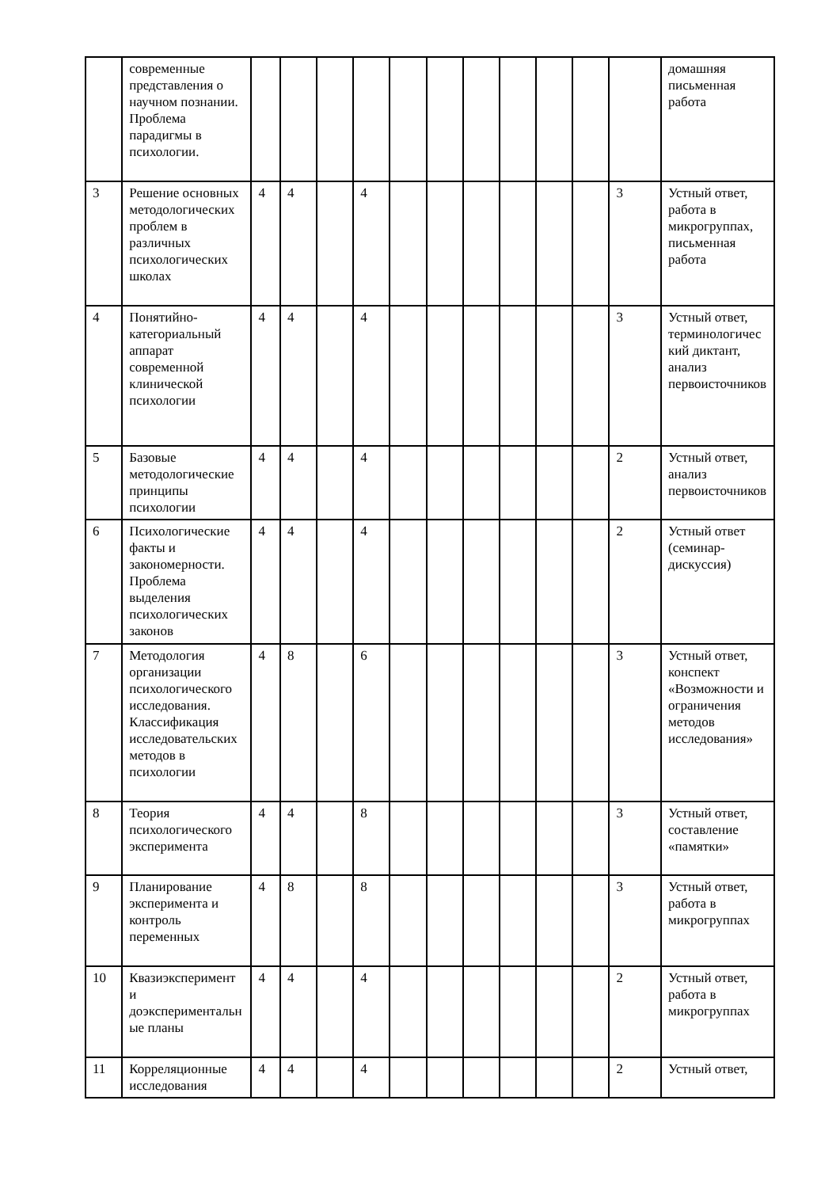| | современные представления о научном познании. Проблема парадигмы в психологии. | | | | | | | | | | | | домашняя письменная работа |
| 3 | Решение основных методологических проблем в различных психологических школах | 4 | 4 | | 4 | | | | | | | 3 | Устный ответ, работа в микрогруппах, письменная работа |
| 4 | Понятийно-категориальный аппарат современной клинической психологии | 4 | 4 | | 4 | | | | | | | 3 | Устный ответ, терминологический диктант, анализ первоисточников |
| 5 | Базовые методологические принципы психологии | 4 | 4 | | 4 | | | | | | | 2 | Устный ответ, анализ первоисточников |
| 6 | Психологические факты и закономерности. Проблема выделения психологических законов | 4 | 4 | | 4 | | | | | | | 2 | Устный ответ (семинар-дискуссия) |
| 7 | Методология организации психологического исследования. Классификация исследовательских методов в психологии | 4 | 8 | | 6 | | | | | | | 3 | Устный ответ, конспект «Возможности и ограничения методов исследования» |
| 8 | Теория психологического эксперимента | 4 | 4 | | 8 | | | | | | | 3 | Устный ответ, составление «памятки» |
| 9 | Планирование эксперимента и контроль переменных | 4 | 8 | | 8 | | | | | | | 3 | Устный ответ, работа в микрогруппах |
| 10 | Квазиэксперимент и доэкспериментальные планы | 4 | 4 | | 4 | | | | | | | 2 | Устный ответ, работа в микрогруппах |
| 11 | Корреляционные исследования | 4 | 4 | | 4 | | | | | | | 2 | Устный ответ, |